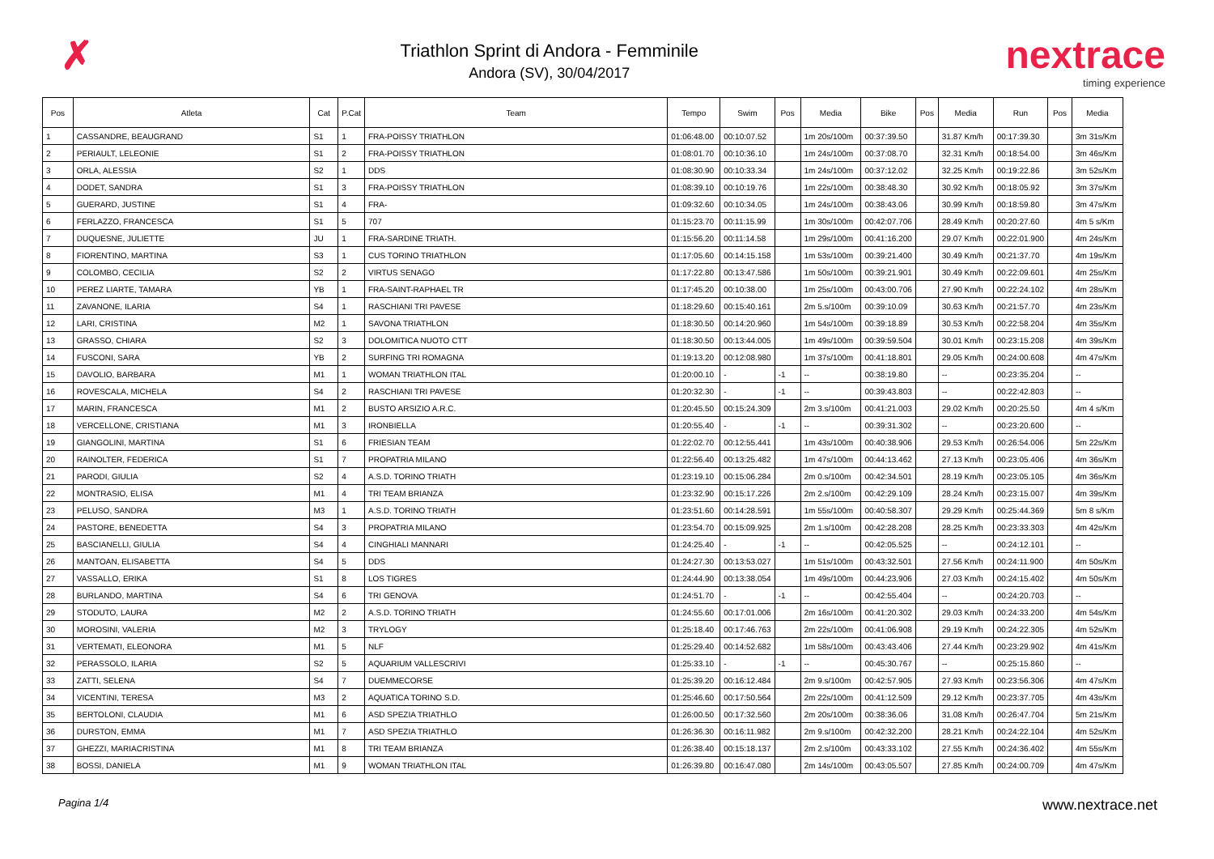✗
Triathlon Sprint di Andora - Femminile
Andora (SV), 30/04/2017
nextrace
timing experience
| Pos | Atleta | Cat | P.Cat | Team | Tempo | Swim | Pos | Media | Bike | Pos | Media | Run | Pos | Media |
| --- | --- | --- | --- | --- | --- | --- | --- | --- | --- | --- | --- | --- | --- | --- |
| 1 | CASSANDRE, BEAUGRAND | S1 | 1 | FRA-POISSY TRIATHLON | 01:06:48.00 | 00:10:07.52 | | 1m 20s/100m | 00:37:39.50 | | 31.87 Km/h | 00:17:39.30 | | 3m 31s/Km |
| 2 | PERIAULT, LELEONIE | S1 | 2 | FRA-POISSY TRIATHLON | 01:08:01.70 | 00:10:36.10 | | 1m 24s/100m | 00:37:08.70 | | 32.31 Km/h | 00:18:54.00 | | 3m 46s/Km |
| 3 | ORLA, ALESSIA | S2 | 1 | DDS | 01:08:30.90 | 00:10:33.34 | | 1m 24s/100m | 00:37:12.02 | | 32.25 Km/h | 00:19:22.86 | | 3m 52s/Km |
| 4 | DODET, SANDRA | S1 | 3 | FRA-POISSY TRIATHLON | 01:08:39.10 | 00:10:19.76 | | 1m 22s/100m | 00:38:48.30 | | 30.92 Km/h | 00:18:05.92 | | 3m 37s/Km |
| 5 | GUERARD, JUSTINE | S1 | 4 | FRA- | 01:09:32.60 | 00:10:34.05 | | 1m 24s/100m | 00:38:43.06 | | 30.99 Km/h | 00:18:59.80 | | 3m 47s/Km |
| 6 | FERLAZZO, FRANCESCA | S1 | 5 | 707 | 01:15:23.70 | 00:11:15.99 | | 1m 30s/100m | 00:42:07.706 | | 28.49 Km/h | 00:20:27.60 | | 4m 5 s/Km |
| 7 | DUQUESNE, JULIETTE | JU | 1 | FRA-SARDINE TRIATH. | 01:15:56.20 | 00:11:14.58 | | 1m 29s/100m | 00:41:16.200 | | 29.07 Km/h | 00:22:01.900 | | 4m 24s/Km |
| 8 | FIORENTINO, MARTINA | S3 | 1 | CUS TORINO TRIATHLON | 01:17:05.60 | 00:14:15.158 | | 1m 53s/100m | 00:39:21.400 | | 30.49 Km/h | 00:21:37.70 | | 4m 19s/Km |
| 9 | COLOMBO, CECILIA | S2 | 2 | VIRTUS SENAGO | 01:17:22.80 | 00:13:47.586 | | 1m 50s/100m | 00:39:21.901 | | 30.49 Km/h | 00:22:09.601 | | 4m 25s/Km |
| 10 | PEREZ LIARTE, TAMARA | YB | 1 | FRA-SAINT-RAPHAEL TR | 01:17:45.20 | 00:10:38.00 | | 1m 25s/100m | 00:43:00.706 | | 27.90 Km/h | 00:22:24.102 | | 4m 28s/Km |
| 11 | ZAVANONE, ILARIA | S4 | 1 | RASCHIANI TRI PAVESE | 01:18:29.60 | 00:15:40.161 | | 2m 5.s/100m | 00:39:10.09 | | 30.63 Km/h | 00:21:57.70 | | 4m 23s/Km |
| 12 | LARI, CRISTINA | M2 | 1 | SAVONA TRIATHLON | 01:18:30.50 | 00:14:20.960 | | 1m 54s/100m | 00:39:18.89 | | 30.53 Km/h | 00:22:58.204 | | 4m 35s/Km |
| 13 | GRASSO, CHIARA | S2 | 3 | DOLOMITICA NUOTO CTT | 01:18:30.50 | 00:13:44.005 | | 1m 49s/100m | 00:39:59.504 | | 30.01 Km/h | 00:23:15.208 | | 4m 39s/Km |
| 14 | FUSCONI, SARA | YB | 2 | SURFING TRI ROMAGNA | 01:19:13.20 | 00:12:08.980 | | 1m 37s/100m | 00:41:18.801 | | 29.05 Km/h | 00:24:00.608 | | 4m 47s/Km |
| 15 | DAVOLIO, BARBARA | M1 | 1 | WOMAN TRIATHLON ITAL | 01:20:00.10 | - | -1 | -- | 00:38:19.80 | | -- | 00:23:35.204 | | -- |
| 16 | ROVESCALA, MICHELA | S4 | 2 | RASCHIANI TRI PAVESE | 01:20:32.30 | - | -1 | -- | 00:39:43.803 | | -- | 00:22:42.803 | | -- |
| 17 | MARIN, FRANCESCA | M1 | 2 | BUSTO ARSIZIO A.R.C. | 01:20:45.50 | 00:15:24.309 | | 2m 3.s/100m | 00:41:21.003 | | 29.02 Km/h | 00:20:25.50 | | 4m 4 s/Km |
| 18 | VERCELLONE, CRISTIANA | M1 | 3 | IRONBIELLA | 01:20:55.40 | - | -1 | -- | 00:39:31.302 | | -- | 00:23:20.600 | | -- |
| 19 | GIANGOLINI, MARTINA | S1 | 6 | FRIESIAN TEAM | 01:22:02.70 | 00:12:55.441 | | 1m 43s/100m | 00:40:38.906 | | 29.53 Km/h | 00:26:54.006 | | 5m 22s/Km |
| 20 | RAINOLTER, FEDERICA | S1 | 7 | PROPATRIA MILANO | 01:22:56.40 | 00:13:25.482 | | 1m 47s/100m | 00:44:13.462 | | 27.13 Km/h | 00:23:05.406 | | 4m 36s/Km |
| 21 | PARODI, GIULIA | S2 | 4 | A.S.D. TORINO TRIATH | 01:23:19.10 | 00:15:06.284 | | 2m 0.s/100m | 00:42:34.501 | | 28.19 Km/h | 00:23:05.105 | | 4m 36s/Km |
| 22 | MONTRASIO, ELISA | M1 | 4 | TRI TEAM BRIANZA | 01:23:32.90 | 00:15:17.226 | | 2m 2.s/100m | 00:42:29.109 | | 28.24 Km/h | 00:23:15.007 | | 4m 39s/Km |
| 23 | PELUSO, SANDRA | M3 | 1 | A.S.D. TORINO TRIATH | 01:23:51.60 | 00:14:28.591 | | 1m 55s/100m | 00:40:58.307 | | 29.29 Km/h | 00:25:44.369 | | 5m 8 s/Km |
| 24 | PASTORE, BENEDETTA | S4 | 3 | PROPATRIA MILANO | 01:23:54.70 | 00:15:09.925 | | 2m 1.s/100m | 00:42:28.208 | | 28.25 Km/h | 00:23:33.303 | | 4m 42s/Km |
| 25 | BASCIANELLI, GIULIA | S4 | 4 | CINGHIALI MANNARI | 01:24:25.40 | - | -1 | -- | 00:42:05.525 | | -- | 00:24:12.101 | | -- |
| 26 | MANTOAN, ELISABETTA | S4 | 5 | DDS | 01:24:27.30 | 00:13:53.027 | | 1m 51s/100m | 00:43:32.501 | | 27.56 Km/h | 00:24:11.900 | | 4m 50s/Km |
| 27 | VASSALLO, ERIKA | S1 | 8 | LOS TIGRES | 01:24:44.90 | 00:13:38.054 | | 1m 49s/100m | 00:44:23.906 | | 27.03 Km/h | 00:24:15.402 | | 4m 50s/Km |
| 28 | BURLANDO, MARTINA | S4 | 6 | TRI GENOVA | 01:24:51.70 | - | -1 | -- | 00:42:55.404 | | -- | 00:24:20.703 | | -- |
| 29 | STODUTO, LAURA | M2 | 2 | A.S.D. TORINO TRIATH | 01:24:55.60 | 00:17:01.006 | | 2m 16s/100m | 00:41:20.302 | | 29.03 Km/h | 00:24:33.200 | | 4m 54s/Km |
| 30 | MOROSINI, VALERIA | M2 | 3 | TRYLOGY | 01:25:18.40 | 00:17:46.763 | | 2m 22s/100m | 00:41:06.908 | | 29.19 Km/h | 00:24:22.305 | | 4m 52s/Km |
| 31 | VERTEMATI, ELEONORA | M1 | 5 | NLF | 01:25:29.40 | 00:14:52.682 | | 1m 58s/100m | 00:43:43.406 | | 27.44 Km/h | 00:23:29.902 | | 4m 41s/Km |
| 32 | PERASSOLO, ILARIA | S2 | 5 | AQUARIUM VALLESCRIVI | 01:25:33.10 | - | -1 | -- | 00:45:30.767 | | -- | 00:25:15.860 | | -- |
| 33 | ZATTI, SELENA | S4 | 7 | DUEMMECORSE | 01:25:39.20 | 00:16:12.484 | | 2m 9.s/100m | 00:42:57.905 | | 27.93 Km/h | 00:23:56.306 | | 4m 47s/Km |
| 34 | VICENTINI, TERESA | M3 | 2 | AQUATICA TORINO S.D. | 01:25:46.60 | 00:17:50.564 | | 2m 22s/100m | 00:41:12.509 | | 29.12 Km/h | 00:23:37.705 | | 4m 43s/Km |
| 35 | BERTOLONI, CLAUDIA | M1 | 6 | ASD SPEZIA TRIATHLO | 01:26:00.50 | 00:17:32.560 | | 2m 20s/100m | 00:38:36.06 | | 31.08 Km/h | 00:26:47.704 | | 5m 21s/Km |
| 36 | DURSTON, EMMA | M1 | 7 | ASD SPEZIA TRIATHLO | 01:26:36.30 | 00:16:11.982 | | 2m 9.s/100m | 00:42:32.200 | | 28.21 Km/h | 00:24:22.104 | | 4m 52s/Km |
| 37 | GHEZZI, MARIACRISTINA | M1 | 8 | TRI TEAM BRIANZA | 01:26:38.40 | 00:15:18.137 | | 2m 2.s/100m | 00:43:33.102 | | 27.55 Km/h | 00:24:36.402 | | 4m 55s/Km |
| 38 | BOSSI, DANIELA | M1 | 9 | WOMAN TRIATHLON ITAL | 01:26:39.80 | 00:16:47.080 | | 2m 14s/100m | 00:43:05.507 | | 27.85 Km/h | 00:24:00.709 | | 4m 47s/Km |
Pagina 1/4 www.nextrace.net